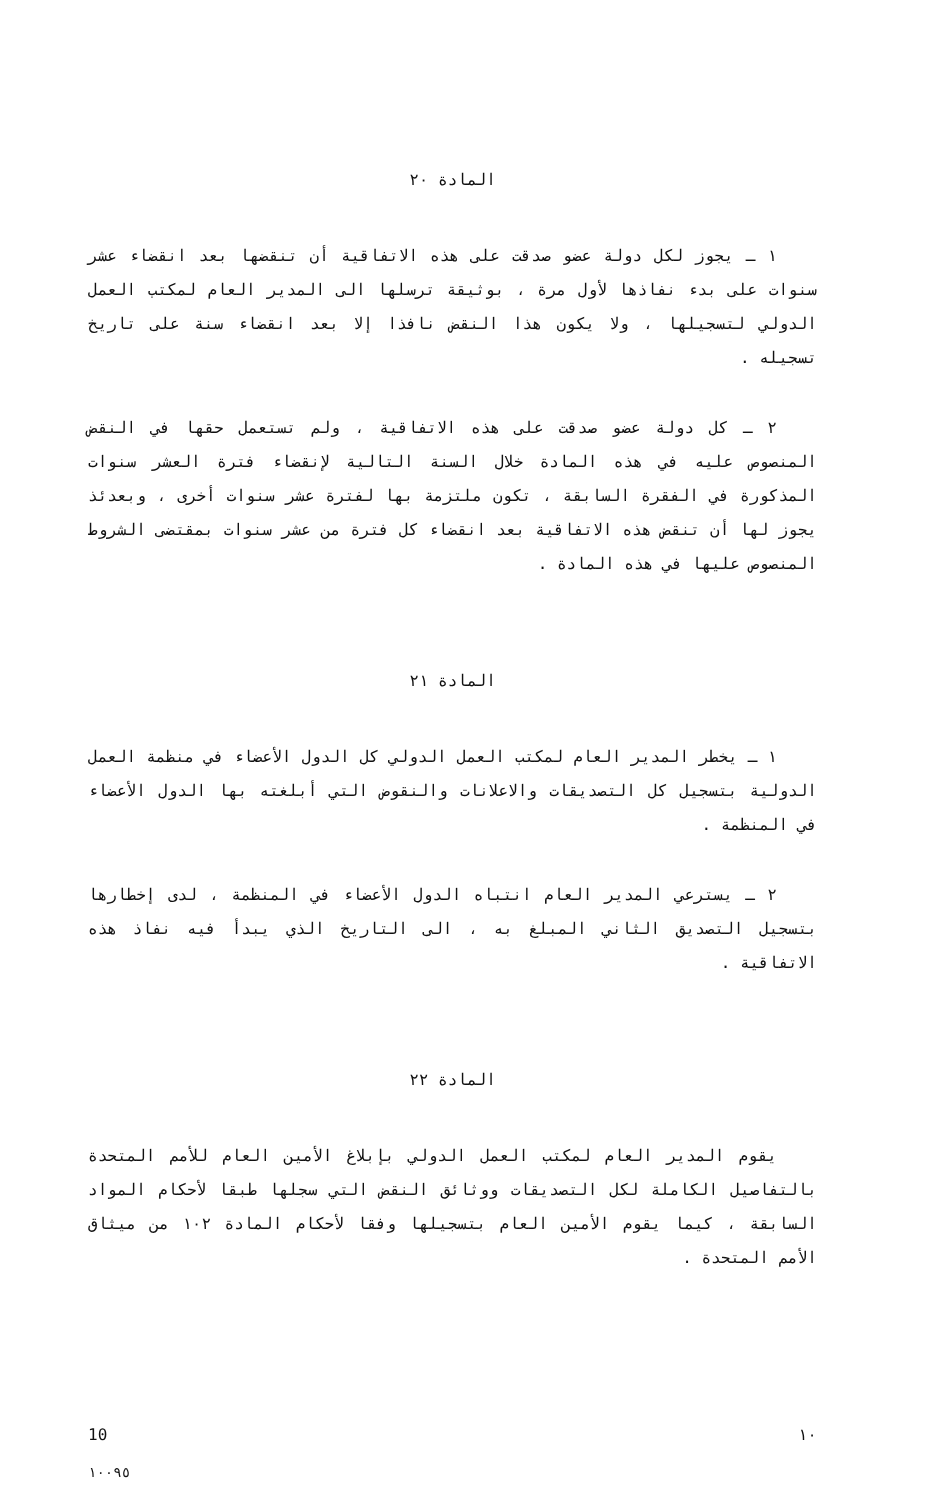المادة ٢٠
١ ـ يجوز لكل دولة عضو صدقت على هذه الاتفاقية أن تنقضها بعد انقضاء عشر سنوات على بدء نفاذها لأول مرة ، بوثيقة ترسلها الى المدير العام لمكتب العمل الدولي لتسجيلها ، ولا يكون هذا النقض نافذا إلا بعد انقضاء سنة على تاريخ تسجيله .
٢ ـ كل دولة عضو صدقت على هذه الاتفاقية ، ولم تستعمل حقها في النقض المنصوص عليه في هذه المادة خلال السنة التالية لإنقضاء فترة العشر سنوات المذكورة في الفقرة السابقة ، تكون ملتزمة بها لفترة عشر سنوات أخرى ، وبعدئذ يجوز لها أن تنقض هذه الاتفاقية بعد انقضاء كل فترة من عشر سنوات بمقتضى الشروط المنصوص عليها في هذه المادة .
المادة ٢١
١ ـ يخطر المدير العام لمكتب العمل الدولي كل الدول الأعضاء في منظمة العمل الدولية بتسجيل كل التصديقات والاعلانات والنقوض التي أبلغته بها الدول الأعضاء في المنظمة .
٢ ـ يسترعي المدير العام انتباه الدول الأعضاء في المنظمة ، لدى إخطارها بتسجيل التصديق الثاني المبلغ به ، الى التاريخ الذي يبدأ فيه نفاذ هذه الاتفاقية .
المادة ٢٢
يقوم المدير العام لمكتب العمل الدولي بإبلاغ الأمين العام للأمم المتحدة بالتفاصيل الكاملة لكل التصديقات ووثائق النقض التي سجلها طبقا لأحكام المواد السابقة ، كيما يقوم الأمين العام بتسجيلها وفقا لأحكام المادة ١٠٢ من ميثاق الأمم المتحدة .
10 ١٠
١٠٠٩٥